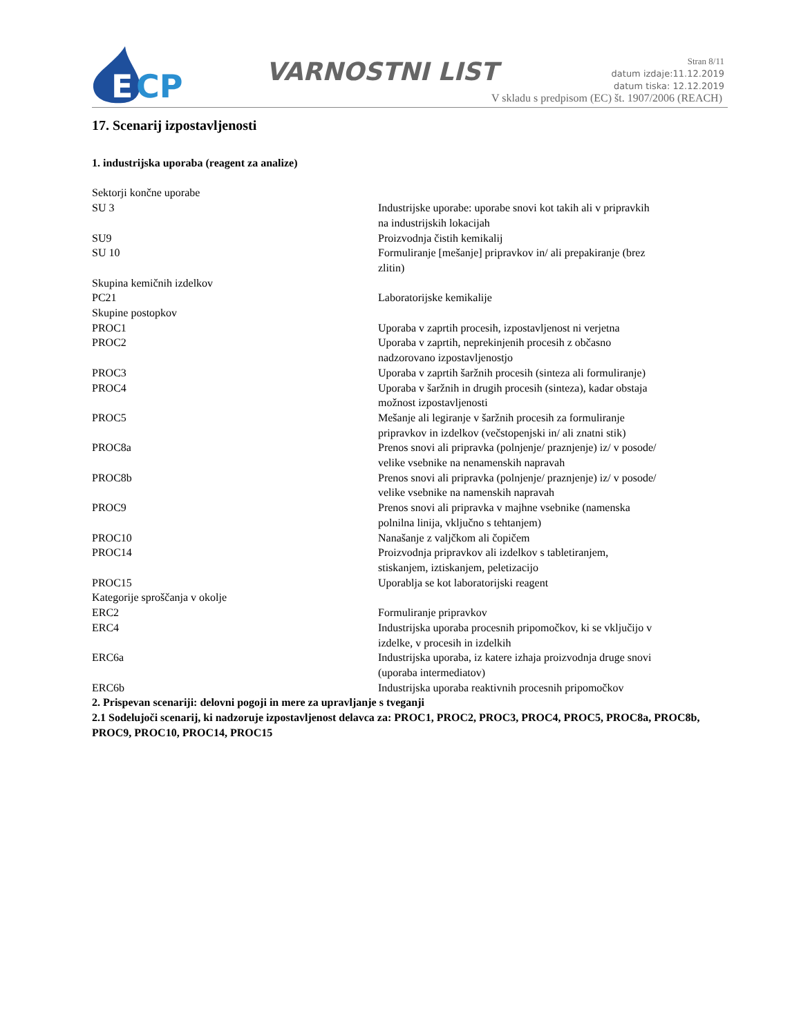E
CP
VARNOSTNI LIST
Stran 8/11
datum izdaje:11.12.2019
datum tiska: 12.12.2019
V skladu s predpisom (EC) št. 1907/2006 (REACH)
17. Scenarij izpostavljenosti
1. industrijska uporaba (reagent za analize)
| Sektorji končne uporabe | |
| SU 3 | Industrijske uporabe: uporabe snovi kot takih ali v pripravkih na industrijskih lokacijah |
| SU9 | Proizvodnja čistih kemikalij |
| SU 10 | Formuliranje [mešanje] pripravkov in/ ali prepakiranje (brez zlitin) |
| Skupina kemičnih izdelkov | |
| PC21 | Laboratorijske kemikalije |
| Skupine postopkov | |
| PROC1 | Uporaba v zaprtih procesih, izpostavljenost ni verjetna |
| PROC2 | Uporaba v zaprtih, neprekinjenih procesih z občasno nadzorovano izpostavljenostjo |
| PROC3 | Uporaba v zaprtih šaržnih procesih (sinteza ali formuliranje) |
| PROC4 | Uporaba v šaržnih in drugih procesih (sinteza), kadar obstaja možnost izpostavljenosti |
| PROC5 | Mešanje ali legiranje v šaržnih procesih za formuliranje pripravkov in izdelkov (večstopenjski in/ ali znatni stik) |
| PROC8a | Prenos snovi ali pripravka (polnjenje/ praznjenje) iz/ v posode/ velike vsebnike na nenamenskih napravah |
| PROC8b | Prenos snovi ali pripravka (polnjenje/ praznjenje) iz/ v posode/ velike vsebnike na namenskih napravah |
| PROC9 | Prenos snovi ali pripravka v majhne vsebnike (namenska polnilna linija, vključno s tehtanjem) |
| PROC10 | Nanašanje z valjčkom ali čopičem |
| PROC14 | Proizvodnja pripravkov ali izdelkov s tabletiranjem, stiskanjem, iztiskanjem, peletizacijo |
| PROC15 | Uporablja se kot laboratorijski reagent |
| Kategorije sproščanja v okolje | |
| ERC2 | Formuliranje pripravkov |
| ERC4 | Industrijska uporaba procesnih pripomočkov, ki se vključijo v izdelke, v procesih in izdelkih |
| ERC6a | Industrijska uporaba, iz katere izhaja proizvodnja druge snovi (uporaba intermediatov) |
| ERC6b | Industrijska uporaba reaktivnih procesnih pripomočkov |
2. Prispevan scenariji: delovni pogoji in mere za upravljanje s tveganji
2.1 Sodelujoči scenarij, ki nadzoruje izpostavljenost delavca za: PROC1, PROC2, PROC3, PROC4, PROC5, PROC8a, PROC8b, PROC9, PROC10, PROC14, PROC15